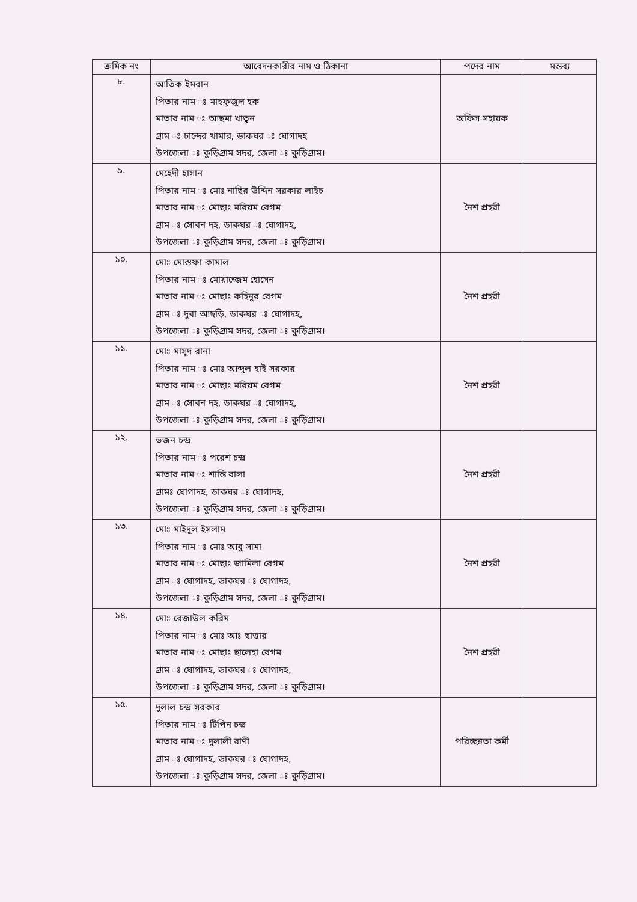| ক্রমিক নং | আবেদনকারীর নাম ও ঠিকানা | পদের নাম | মন্তব্য |
| --- | --- | --- | --- |
| ৮. | আতিক ইমরান পিতার নাম ঃ মাহফুজুল হক মাতার নাম ঃ আছমা খাতুন গ্রাম ঃ চান্দের খামার, ডাকঘর ঃ ঘোগাদহ উপজেলা ঃ কুড়িগ্রাম সদর, জেলা ঃ কুড়িগ্রাম। | অফিস সহায়ক | |
| ৯. | মেহেদী হাসান পিতার নাম ঃ মোঃ নাছির উদ্দিন সরকার লাইচ মাতার নাম ঃ মোছাঃ মরিয়ম বেগম গ্রাম ঃ সোবন দহ, ডাকঘর ঃ ঘোগাদহ, উপজেলা ঃ কুড়িগ্রাম সদর, জেলা ঃ কুড়িগ্রাম। | নৈশ প্রহরী | |
| ১০. | মোঃ মোস্তফা কামাল পিতার নাম ঃ মোয়াজ্জেম হোসেন মাতার নাম ঃ মোছাঃ কহিনুর বেগম গ্রাম ঃ দুবা আছড়ি, ডাকঘর ঃ ঘোগাদহ, উপজেলা ঃ কুড়িগ্রাম সদর, জেলা ঃ কুড়িগ্রাম। | নৈশ প্রহরী | |
| ১১. | মোঃ মাসুদ রানা পিতার নাম ঃ মোঃ আব্দুল হাই সরকার মাতার নাম ঃ মোছাঃ মরিয়ম বেগম গ্রাম ঃ সোবন দহ, ডাকঘর ঃ ঘোগাদহ, উপজেলা ঃ কুড়িগ্রাম সদর, জেলা ঃ কুড়িগ্রাম। | নৈশ প্রহরী | |
| ১২. | ভজন চন্দ্র পিতার নাম ঃ পরেশ চন্দ্র মাতার নাম ঃ শান্তি বালা গ্রামঃ ঘোগাদহ, ডাকঘর ঃ ঘোগাদহ, উপজেলা ঃ কুড়িগ্রাম সদর, জেলা ঃ কুড়িগ্রাম। | নৈশ প্রহরী | |
| ১৩. | মোঃ মাইদুল ইসলাম পিতার নাম ঃ মোঃ আবু সামা মাতার নাম ঃ মোছাঃ জামিলা বেগম গ্রাম ঃ ঘোগাদহ, ডাকঘর ঃ ঘোগাদহ, উপজেলা ঃ কুড়িগ্রাম সদর, জেলা ঃ কুড়িগ্রাম। | নৈশ প্রহরী | |
| ১৪. | মোঃ রেজাউল করিম পিতার নাম ঃ মোঃ আঃ ছাত্তার মাতার নাম ঃ মোছাঃ ছালেহা বেগম গ্রাম ঃ ঘোগাদহ, ডাকঘর ঃ ঘোগাদহ, উপজেলা ঃ কুড়িগ্রাম সদর, জেলা ঃ কুড়িগ্রাম। | নৈশ প্রহরী | |
| ১৫. | দুলাল চন্দ্র সরকার পিতার নাম ঃ টিপিন চন্দ্র মাতার নাম ঃ দুলালী রাণী গ্রাম ঃ ঘোগাদহ, ডাকঘর ঃ ঘোগাদহ, উপজেলা ঃ কুড়িগ্রাম সদর, জেলা ঃ কুড়িগ্রাম। | পরিচ্ছন্নতা কর্মী | |